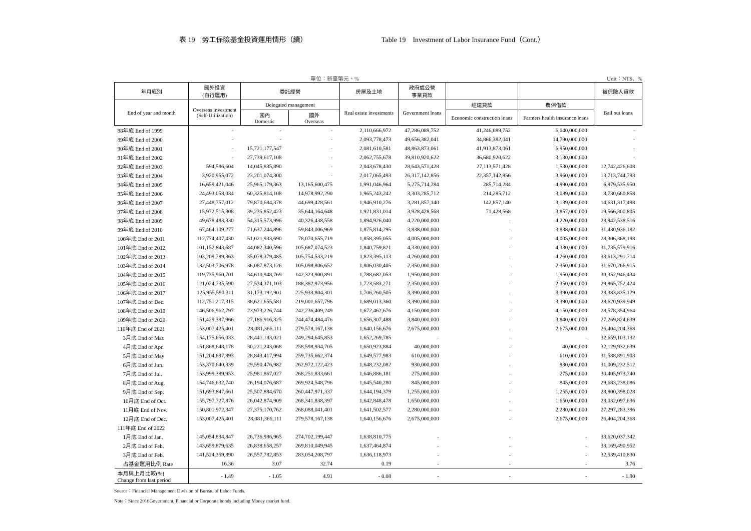表 19　勞工保險基金投資運用情形（續）
Table 19　Investment of Labor Insurance Fund（Cont.）
單位：新臺幣元、% Unit：NT$、%
| 年月底別 | 國外投資 (自行運用) | 委託經營 | | 房屋及土地 | 政府或公營 事業貸款 | | | 被保險人貸款 |
| --- | --- | --- | --- | --- | --- | --- | --- | --- |
| End of year and month | Overseas investment (Self-Utilization) | Delegated management | | Real estate investments | Government loans | 經建貸款 | 農保借款 | Bail out loans |
| | | 國內 Domestic | 國外 Overseas | | | Economic construction loans | Farmers health insurance loans | |
| 88年底 End of 1999 | - | - | - | 2,110,666,972 | 47,286,089,752 | 41,246,089,752 | 6,040,000,000 | - |
| 89年底 End of 2000 | - | - | - | 2,093,778,473 | 49,656,382,041 | 34,866,382,041 | 14,790,000,000 | - |
| 90年底 End of 2001 | - | 15,721,177,547 | - | 2,081,610,581 | 48,863,873,061 | 41,913,873,061 | 6,950,000,000 | - |
| 91年底 End of 2002 | - | 27,739,617,108 | - | 2,062,755,678 | 39,810,920,622 | 36,680,920,622 | 3,130,000,000 | - |
| 92年底 End of 2003 | 594,586,604 | 14,045,835,890 | - | 2,043,678,430 | 28,643,571,428 | 27,113,571,428 | 1,530,000,000 | 12,742,426,608 |
| 93年底 End of 2004 | 3,920,955,072 | 23,201,074,300 | - | 2,017,065,493 | 26,317,142,856 | 22,357,142,856 | 3,960,000,000 | 13,713,744,793 |
| 94年底 End of 2005 | 16,659,421,046 | 25,965,179,363 | 13,165,600,475 | 1,991,046,964 | 5,275,714,284 | 285,714,284 | 4,990,000,000 | 6,979,535,950 |
| 95年底 End of 2006 | 24,493,058,034 | 60,325,814,108 | 14,978,992,290 | 1,965,243,242 | 3,303,285,712 | 214,285,712 | 3,089,000,000 | 8,730,660,858 |
| 96年底 End of 2007 | 27,448,757,012 | 79,870,684,378 | 44,699,428,561 | 1,946,910,276 | 3,281,857,140 | 142,857,140 | 3,139,000,000 | 14,631,317,498 |
| 97年底 End of 2008 | 15,972,515,308 | 39,235,852,423 | 35,644,164,648 | 1,921,831,014 | 3,928,428,568 | 71,428,568 | 3,857,000,000 | 19,566,300,805 |
| 98年底 End of 2009 | 49,678,483,330 | 54,315,573,996 | 40,326,438,558 | 1,894,926,040 | 4,220,000,000 | - | 4,220,000,000 | 28,942,538,516 |
| 99年底 End of 2010 | 67,464,109,277 | 71,637,244,896 | 59,843,006,969 | 1,875,814,295 | 3,838,000,000 | - | 3,838,000,000 | 31,430,936,182 |
| 100年底 End of 2011 | 112,774,407,430 | 51,021,933,690 | 78,070,655,719 | 1,858,395,055 | 4,005,000,000 | - | 4,005,000,000 | 28,306,368,198 |
| 101年底 End of 2012 | 101,152,843,687 | 44,082,340,596 | 105,687,074,523 | 1,840,759,821 | 4,330,000,000 | - | 4,330,000,000 | 31,735,579,916 |
| 102年底 End of 2013 | 103,209,789,363 | 35,078,379,485 | 105,754,533,219 | 1,823,395,113 | 4,260,000,000 | - | 4,260,000,000 | 33,613,291,714 |
| 103年底 End of 2014 | 132,503,706,978 | 36,087,873,126 | 105,098,806,652 | 1,806,030,405 | 2,350,000,000 | - | 2,350,000,000 | 31,670,266,915 |
| 104年底 End of 2015 | 119,735,960,701 | 34,610,948,769 | 142,323,900,891 | 1,788,682,053 | 1,950,000,000 | - | 1,950,000,000 | 30,352,946,434 |
| 105年底 End of 2016 | 121,024,735,590 | 27,534,371,103 | 188,382,973,956 | 1,723,583,271 | 2,350,000,000 | - | 2,350,000,000 | 29,865,752,424 |
| 106年底 End of 2017 | 125,955,590,311 | 31,173,192,901 | 225,933,804,301 | 1,706,260,505 | 3,390,000,000 | - | 3,390,000,000 | 28,383,835,129 |
| 107年底 End of Dec. | 112,751,217,315 | 38,621,655,581 | 219,001,657,796 | 1,689,013,360 | 3,390,000,000 | - | 3,390,000,000 | 28,620,939,949 |
| 108年底 End of 2019 | 146,506,962,797 | 23,973,226,744 | 242,236,409,249 | 1,672,462,676 | 4,150,000,000 | - | 4,150,000,000 | 28,578,354,964 |
| 109年底 End of 2020 | 151,429,387,966 | 27,186,916,325 | 244,474,484,476 | 1,656,307,488 | 3,840,000,000 | - | 3,840,000,000 | 27,269,824,639 |
| 110年底 End of 2021 | 153,007,425,401 | 28,081,366,111 | 279,578,167,138 | 1,640,156,676 | 2,675,000,000 | - | 2,675,000,000 | 26,404,204,368 |
| 3月底 End of Mar. | 154,175,656,033 | 28,441,183,021 | 249,294,645,853 | 1,652,269,785 | - | - | - | 32,659,103,132 |
| 4月底 End of Apr. | 151,868,648,178 | 30,221,243,068 | 258,598,934,705 | 1,650,923,884 | 40,000,000 | - | 40,000,000 | 32,129,932,639 |
| 5月底 End of May | 151,204,697,893 | 28,843,417,994 | 259,735,662,374 | 1,649,577,983 | 610,000,000 | - | 610,000,000 | 31,588,891,903 |
| 6月底 End of Jun. | 153,370,640,339 | 29,590,476,982 | 262,972,122,423 | 1,648,232,082 | 930,000,000 | - | 930,000,000 | 31,009,232,512 |
| 7月底 End of Jul. | 153,999,389,953 | 25,981,867,027 | 268,251,833,661 | 1,646,886,181 | 275,000,000 | - | 275,000,000 | 30,405,973,740 |
| 8月底 End of Aug. | 154,746,632,740 | 26,194,076,687 | 269,924,548,796 | 1,645,540,280 | 845,000,000 | - | 845,000,000 | 29,683,238,086 |
| 9月底 End of Sep. | 151,693,847,661 | 25,507,884,670 | 260,447,971,337 | 1,644,194,379 | 1,255,000,000 | - | 1,255,000,000 | 28,800,398,028 |
| 10月底 End of Oct. | 155,797,727,876 | 26,042,874,909 | 268,341,838,397 | 1,642,848,478 | 1,650,000,000 | - | 1,650,000,000 | 28,032,097,636 |
| 11月底 End of Nov. | 150,801,972,347 | 27,375,170,762 | 268,088,041,401 | 1,641,502,577 | 2,280,000,000 | - | 2,280,000,000 | 27,297,283,396 |
| 12月底 End of Dec. | 153,007,425,401 | 28,081,366,111 | 279,578,167,138 | 1,640,156,676 | 2,675,000,000 | - | 2,675,000,000 | 26,404,204,368 |
| 111年底 End of 2022 | | | | | | | | |
| 1月底 End of Jan. | 145,054,834,847 | 26,736,986,965 | 274,702,199,447 | 1,638,810,775 | - | - | - | 33,620,037,342 |
| 2月底 End of Feb. | 143,659,879,635 | 26,838,658,257 | 269,810,049,945 | 1,637,464,874 | - | - | - | 33,169,490,952 |
| 3月底 End of Feb. | 141,524,359,890 | 26,557,782,853 | 283,054,208,797 | 1,636,118,973 | - | - | - | 32,539,410,830 |
| 占基金運用比例 Rate | 16.36 | 3.07 | 32.74 | 0.19 | - | - | - | 3.76 |
| 本月與上月比較(%) Change from last period | - 1.49 | - 1.05 | 4.91 | - 0.08 | - | - | - | - 1.90 |
Source：Financial Management Division of Bureau of Labor Funds.
Note：Since 2016Government, Financial or Corporate bonds including Money market fund.